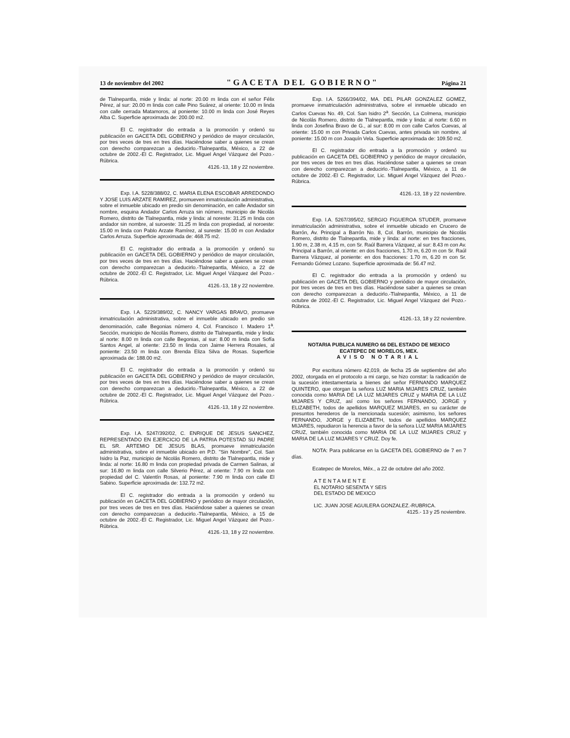13 de noviembre del 2002 "GACETA DEL GOBIERNO" Página 21
de Tlalnepantla, mide y linda: al norte: 20.00 m linda con el señor Félix Pérez, al sur: 20.00 m linda con calle Pino Suárez, al oriente: 10.00 m linda con calle cerrada Matamoros, al poniente: 10.00 m linda con José Reyes Alba C. Superficie aproximada de: 200.00 m2.
El C. registrador dio entrada a la promoción y ordenó su publicación en GACETA DEL GOBIERNO y periódico de mayor circulación, por tres veces de tres en tres días. Haciéndose saber a quienes se crean con derecho comparezcan a deducirlo.-Tlalnepantla, México, a 22 de octubre de 2002.-El C. Registrador, Lic. Miguel Angel Vázquez del Pozo.-Rúbrica.
4126.-13, 18 y 22 noviembre.
Exp. I.A. 5228/388/02, C. MARIA ELENA ESCOBAR ARREDONDO Y JOSE LUIS ARZATE RAMIREZ, promueven inmatriculación administrativa, sobre el inmueble ubicado en predio sin denominación, en calle Andador sin nombre, esquina Andador Carlos Arruza sin número, municipio de Nicolás Romero, distrito de Tlalnepantla, mide y linda: al noreste: 31.25 m linda con andador sin nombre, al suroeste: 31.25 m linda con propiedad, al noroeste: 15.00 m linda con Pablo Arzate Ramírez, al sureste: 15.00 m con Andador Carlos Arruza. Superficie aproximada de: 468.75 m2.
El C. registrador dio entrada a la promoción y ordenó su publicación en GACETA DEL GOBIERNO y periódico de mayor circulación, por tres veces de tres en tres días. Haciéndose saber a quienes se crean con derecho comparezcan a deducirlo.-Tlalnepantla, México, a 22 de octubre de 2002.-El C. Registrador, Lic. Miguel Angel Vázquez del Pozo.-Rúbrica.
4126.-13, 18 y 22 noviembre.
Exp. I.A. 5229/389/02, C. NANCY VARGAS BRAVO, promueve inmatriculación administrativa, sobre el inmueble ubicado en predio sin denominación, calle Begonias número 4, Col. Francisco I. Madero 1<sup>a</sup>. Sección, municipio de Nicolás Romero, distrito de Tlalnepantla, mide y linda: al norte: 8.00 m linda con calle Begonias, al sur: 8.00 m linda con Sofía Santos Angel, al oriente: 23.50 m linda con Jaime Herrera Rosales, al poniente: 23.50 m linda con Brenda Eliza Silva de Rosas. Superficie aproximada de: 188.00 m2.
El C. registrador dio entrada a la promoción y ordenó su publicación en GACETA DEL GOBIERNO y periódico de mayor circulación, por tres veces de tres en tres días. Haciéndose saber a quienes se crean con derecho comparezcan a deducirlo.-Tlalnepantla, México, a 22 de octubre de 2002.-El C. Registrador, Lic. Miguel Angel Vázquez del Pozo.-Rúbrica.
4126.-13, 18 y 22 noviembre.
Exp. I.A. 5247/392/02, C. ENRIQUE DE JESUS SANCHEZ, REPRESENTADO EN EJERCICIO DE LA PATRIA POTESTAD SU PADRE EL SR. ARTEMIO DE JESUS BLAS, promueve inmatriculación administrativa, sobre el inmueble ubicado en P.D. "Sin Nombre", Col. San Isidro la Paz, municipio de Nicolás Romero, distrito de Tlalnepantla, mide y linda: al norte: 16.80 m linda con propiedad privada de Carmen Salinas, al sur: 16.80 m linda con calle Silverio Pérez, al oriente: 7.90 m linda con propiedad del C. Valentín Rosas, al poniente: 7.90 m linda con calle El Sabino. Superficie aproximada de: 132.72 m2.
El C. registrador dio entrada a la promoción y ordenó su publicación en GACETA DEL GOBIERNO y periódico de mayor circulación, por tres veces de tres en tres días. Haciéndose saber a quienes se crean con derecho comparezcan a deducirlo.-Tlalnepantla, México, a 15 de octubre de 2002.-El C. Registrador, Lic. Miguel Angel Vázquez del Pozo.-Rúbrica.
4126.-13, 18 y 22 noviembre.
Exp. I.A. 5266/394/02, MA. DEL PILAR GONZALEZ GOMEZ, promueve inmatriculación administrativa, sobre el inmueble ubicado en Carlos Cuevas No. 49, Col. San Isidro 2<sup>a</sup>. Sección, La Colmena, municipio de Nicolás Romero, distrito de Tlalnepantla, mide y linda: al norte: 6.60 m linda con Josefina Bravo de G., al sur: 8.00 m con calle Carlos Cuevas, al oriente: 15.00 m con Privada Carlos Cuevas, antes privada sin nombre, al poniente: 15.00 m con Joaquín Vela. Superficie aproximada de: 109.50 m2.
El C. registrador dio entrada a la promoción y ordenó su publicación en GACETA DEL GOBIERNO y periódico de mayor circulación, por tres veces de tres en tres días. Haciéndose saber a quienes se crean con derecho comparezcan a deducirlo.-Tlalnepantla, México, a 11 de octubre de 2002.-El C. Registrador, Lic. Miguel Angel Vázquez del Pozo.-Rúbrica.
4126.-13, 18 y 22 noviembre.
Exp. I.A. 5267/395/02, SERGIO FIGUEROA STUDER, promueve inmatriculación administrativa, sobre el inmueble ubicado en Crucero de Barrón, Av. Principal a Barrón No. 8, Col. Barrón, municipio de Nicolás Romero, distrito de Tlalnepantla, mide y linda: al norte: en tres fracciones, 1.90 m, 2.38 m, 4.15 m, con Sr. Raúl Barrera Vázquez, al sur: 8.43 m con Av. Principal a Barrón, al oriente: en dos fracciones, 1.70 m, 6.20 m con Sr. Raúl Barrera Vázquez, al poniente: en dos fracciones: 1.70 m, 6.20 m con Sr. Fernando Gómez Lozano. Superficie aproximada de: 56.47 m2.
El C. registrador dio entrada a la promoción y ordenó su publicación en GACETA DEL GOBIERNO y periódico de mayor circulación, por tres veces de tres en tres días. Haciéndose saber a quienes se crean con derecho comparezcan a deducirlo.-Tlalnepantla, México, a 11 de octubre de 2002.-El C. Registrador, Lic. Miguel Angel Vázquez del Pozo.-Rúbrica.
4126.-13, 18 y 22 noviembre.
NOTARIA PUBLICA NUMERO 66 DEL ESTADO DE MEXICO
ECATEPEC DE MORELOS, MEX.
AVISO NOTARIAL
Por escritura número 42,019, de fecha 25 de septiembre del año 2002, otorgada en el protocolo a mi cargo, se hizo constar: la radicación de la sucesión intestamentaria a bienes del señor FERNANDO MARQUEZ QUINTERO, que otorgan la señora LUZ MARIA MIJARES CRUZ, también conocida como MARIA DE LA LUZ MIJARES CRUZ y MARIA DE LA LUZ MIJARES Y CRUZ, así como los señores FERNANDO, JORGE y ELIZABETH, todos de apellidos MARQUEZ MIJARES, en su carácter de presuntos herederos de la mencionada sucesión; asimismo, los señores FERNANDO, JORGE y ELIZABETH, todos de apellidos MARQUEZ MIJARES, repudiaron la herencia a favor de la señora LUZ MARIA MIJARES CRUZ, también conocida como MARIA DE LA LUZ MIJARES CRUZ y MARIA DE LA LUZ MIJARES Y CRUZ. Doy fe.
NOTA: Para publicarse en la GACETA DEL GOBIERNO de 7 en 7 días.
Ecatepec de Morelos, Méx., a 22 de octubre del año 2002.
ATENTAMENTE
EL NOTARIO SESENTA Y SEIS
DEL ESTADO DE MEXICO
LIC. JUAN JOSE AGUILERA GONZALEZ.-RUBRICA.
4125.- 13 y 25 noviembre.